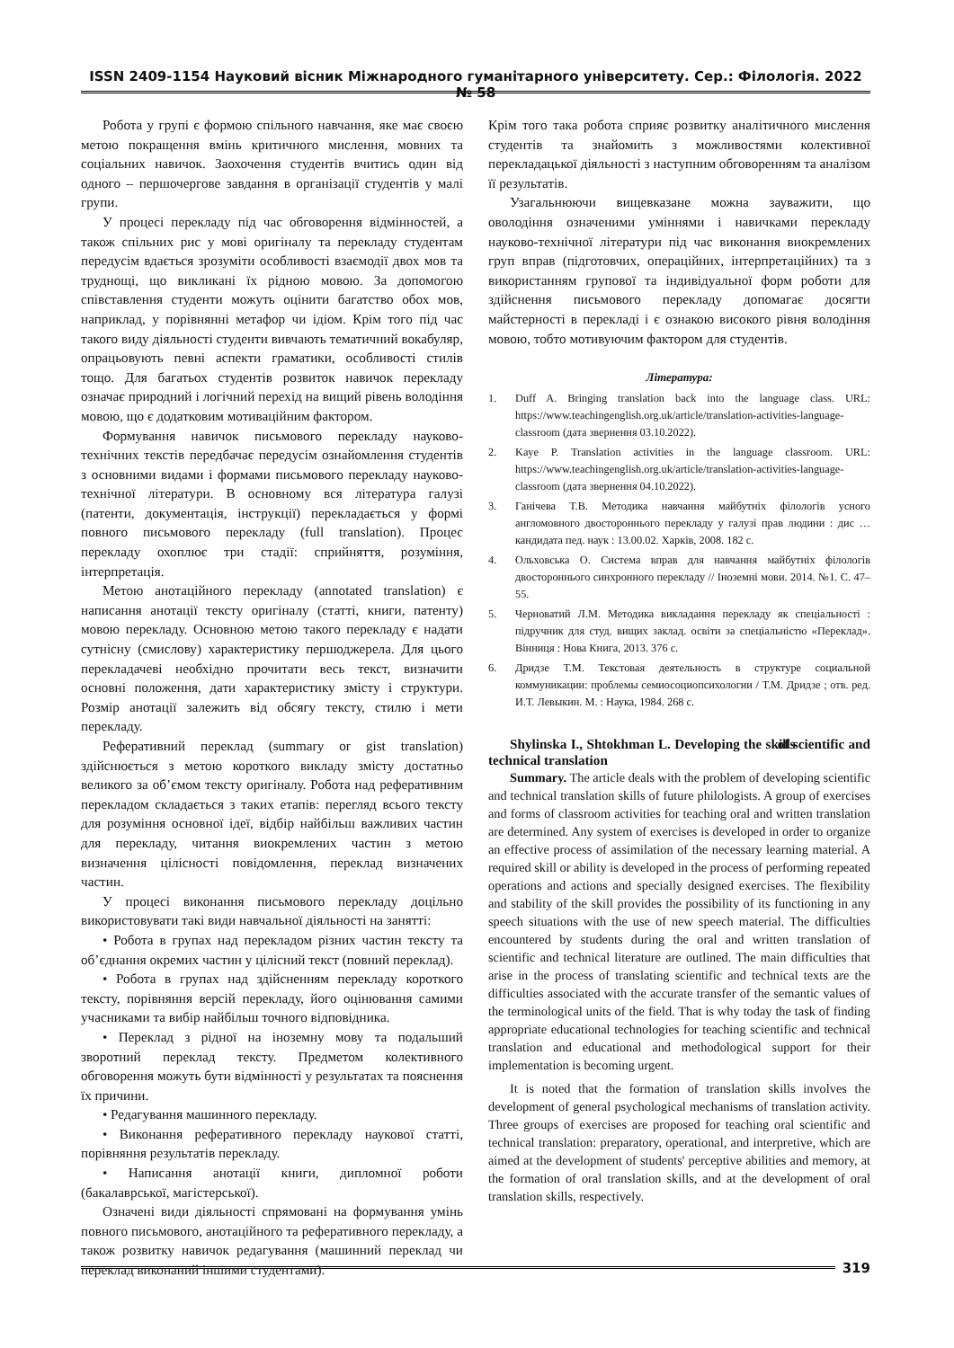ISSN 2409-1154 Науковий вісник Міжнародного гуманітарного університету. Сер.: Філологія. 2022 № 58
Робота у групі є формою спільного навчання, яке має своєю метою покращення вмінь критичного мислення, мовних та соціальних навичок. Заохочення студентів вчитись один від одного – першочергове завдання в організації студентів у малі групи.
У процесі перекладу під час обговорення відмінностей, а також спільних рис у мові оригіналу та перекладу студентам передусім вдається зрозуміти особливості взаємодії двох мов та труднощі, що викликані їх рідною мовою. За допомогою співставлення студенти можуть оцінити багатство обох мов, наприклад, у порівнянні метафор чи ідіом. Крім того під час такого виду діяльності студенти вивчають тематичний вокабуляр, опрацьовують певні аспекти граматики, особливості стилів тощо. Для багатьох студентів розвиток навичок перекладу означає природний і логічний перехід на вищий рівень володіння мовою, що є додатковим мотиваційним фактором.
Формування навичок письмового перекладу науково-технічних текстів передбачає передусім ознайомлення студентів з основними видами і формами письмового перекладу науково-технічної літератури. В основному вся література галузі (патенти, документація, інструкції) перекладається у формі повного письмового перекладу (full translation). Процес перекладу охоплює три стадії: сприйняття, розуміння, інтерпретація.
Метою анотаційного перекладу (annotated translation) є написання анотації тексту оригіналу (статті, книги, патенту) мовою перекладу. Основною метою такого перекладу є надати сутнісну (смислову) характеристику першоджерела. Для цього перекладачеві необхідно прочитати весь текст, визначити основні положення, дати характеристику змісту і структури. Розмір анотації залежить від обсягу тексту, стилю і мети перекладу.
Реферативний переклад (summary or gist translation) здійснюється з метою короткого викладу змісту достатньо великого за об’ємом тексту оригіналу. Робота над реферативним перекладом складається з таких етапів: перегляд всього тексту для розуміння основної ідеї, відбір найбільш важливих частин для перекладу, читання виокремлених частин з метою визначення цілісності повідомлення, переклад визначених частин.
У процесі виконання письмового перекладу доцільно використовувати такі види навчальної діяльності на занятті:
• Робота в групах над перекладом різних частин тексту та об’єднання окремих частин у цілісний текст (повний переклад).
• Робота в групах над здійсненням перекладу короткого тексту, порівняння версій перекладу, його оцінювання самими учасниками та вибір найбільш точного відповідника.
• Переклад з рідної на іноземну мову та подальший зворотний переклад тексту. Предметом колективного обговорення можуть бути відмінності у результатах та пояснення їх причини.
• Редагування машинного перекладу.
• Виконання реферативного перекладу наукової статті, порівняння результатів перекладу.
• Написання анотації книги, дипломної роботи (бакалаврської, магістерської).
Означені види діяльності спрямовані на формування умінь повного письмового, анотаційного та реферативного перекладу, а також розвитку навичок редагування (машинний переклад чи переклад виконаний іншими студентами).
Крім того така робота сприяє розвитку аналітичного мислення студентів та знайомить з можливостями колективної перекладацької діяльності з наступним обговоренням та аналізом її результатів.
Узагальнюючи вищевказане можна зауважити, що оволодіння означеними уміннями і навичками перекладу науково-технічної літератури під час виконання виокремлених груп вправ (підготовчих, операційних, інтерпретаційних) та з використанням групової та індивідуальної форм роботи для здійснення письмового перекладу допомагає досягти майстерності в перекладі і є ознакою високого рівня володіння мовою, тобто мотивуючим фактором для студентів.
Література:
1. Duff A. Bringing translation back into the language class. URL: https://www.teachingenglish.org.uk/article/translation-activities-language-classroom (дата звернення 03.10.2022).
2. Kaye P. Translation activities in the language classroom. URL: https://www.teachingenglish.org.uk/article/translation-activities-language-classroom (дата звернення 04.10.2022).
3. Ганічева Т.В. Методика навчання майбутніх філологів усного англомовного двостороннього перекладу у галузі прав людини : дис … кандидата пед. наук : 13.00.02. Харків, 2008. 182 с.
4. Ольховська О. Система вправ для навчання майбутніх філологів двостороннього синхронного перекладу // Іноземні мови. 2014. №1. С. 47–55.
5. Черноватий Л.М. Методика викладання перекладу як спеціальності : підручник для студ. вищих заклад. освіти за спеціальністю «Переклад». Вінниця : Нова Книга, 2013. 376 с.
6. Дридзе Т.М. Текстовая деятельность в структуре социальной коммуникации: проблемы семиосоциопсихологии / Т.М. Дридзе ; отв. ред. И.Т. Левыкин. М. : Наука, 1984. 268 с.
Shylinska I., Shtokhman L. Developing the skills of scientific and technical translation
Summary. The article deals with the problem of developing scientific and technical translation skills of future philologists. A group of exercises and forms of classroom activities for teaching oral and written translation are determined. Any system of exercises is developed in order to organize an effective process of assimilation of the necessary learning material. A required skill or ability is developed in the process of performing repeated operations and actions and specially designed exercises. The flexibility and stability of the skill provides the possibility of its functioning in any speech situations with the use of new speech material. The difficulties encountered by students during the oral and written translation of scientific and technical literature are outlined. The main difficulties that arise in the process of translating scientific and technical texts are the difficulties associated with the accurate transfer of the semantic values of the terminological units of the field. That is why today the task of finding appropriate educational technologies for teaching scientific and technical translation and educational and methodological support for their implementation is becoming urgent.
It is noted that the formation of translation skills involves the development of general psychological mechanisms of translation activity. Three groups of exercises are proposed for teaching oral scientific and technical translation: preparatory, operational, and interpretive, which are aimed at the development of students' perceptive abilities and memory, at the formation of oral translation skills, and at the development of oral translation skills, respectively.
319